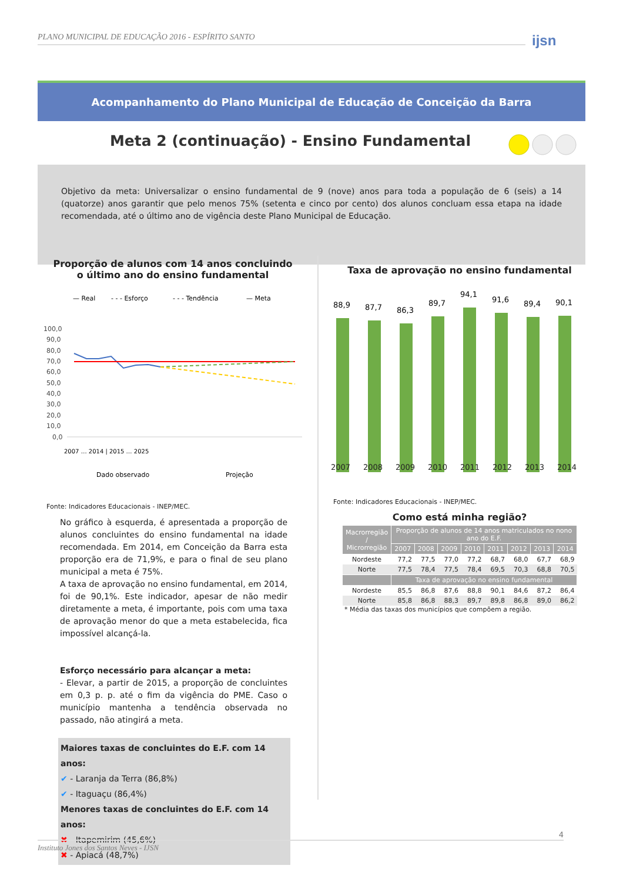PLANO MUNICIPAL DE EDUCAÇÃO 2016 - ESPÍRITO SANTO
ijsn
Acompanhamento do Plano Municipal de Educação de Conceição da Barra
Meta 2 (continuação) - Ensino Fundamental
Objetivo da meta: Universalizar o ensino fundamental de 9 (nove) anos para toda a população de 6 (seis) a 14 (quatorze) anos garantir que pelo menos 75% (setenta e cinco por cento) dos alunos concluam essa etapa na idade recomendada, até o último ano de vigência deste Plano Municipal de Educação.
Proporção de alunos com 14 anos concluindo
o último ano do ensino fundamental
— Real
- - - Esforço
- - - Tendência
— Meta
100,0
90,0
80,0
70,0
60,0
50,0
40,0
30,0
20,0
10,0
0,0
Dado observado
Projeção
2007 … 2014 | 2015 … 2025
Fonte: Indicadores Educacionais - INEP/MEC.
No gráfico à esquerda, é apresentada a proporção de alunos concluintes do ensino fundamental na idade recomendada. Em 2014, em Conceição da Barra esta proporção era de 71,9%, e para o final de seu plano municipal a meta é 75%.
A taxa de aprovação no ensino fundamental, em 2014, foi de 90,1%. Este indicador, apesar de não medir diretamente a meta, é importante, pois com uma taxa de aprovação menor do que a meta estabelecida, fica impossível alcançá-la.
Esforço necessário para alcançar a meta:
- Elevar, a partir de 2015, a proporção de concluintes em 0,3 p. p. até o fim da vigência do PME. Caso o município mantenha a tendência observada no passado, não atingirá a meta.
Maiores taxas de concluintes do E.F. com 14 anos:
✔ - Laranja da Terra (86,8%)
✔ - Itaguaçu (86,4%)
Menores taxas de concluintes do E.F. com 14 anos:
✖ - Itapemirim (45,6%)
✖ - Apiacá (48,7%)
Taxa de aprovação no ensino fundamental
88,9
87,7
86,3
89,7
94,1
91,6
89,4
90,1
2007 2008 2009 2010 2011 2012 2013 2014
Fonte: Indicadores Educacionais - INEP/MEC.
Como está minha região?
| Macrorregião / Microrregião | Proporção de alunos de 14 anos matriculados no nono ano do E.F. | | | | | | | |
| --- | --- | --- | --- | --- | --- | --- | --- | --- |
| | 2007 | 2008 | 2009 | 2010 | 2011 | 2012 | 2013 | 2014 |
| Nordeste | 77,2 | 77,5 | 77,0 | 77,2 | 68,7 | 68,0 | 67,7 | 68,9 |
| Norte | 77,5 | 78,4 | 77,5 | 78,4 | 69,5 | 70,3 | 68,8 | 70,5 |
| | Taxa de aprovação no ensino fundamental | | | | | | | |
| Nordeste | 85,5 | 86,8 | 87,6 | 88,8 | 90,1 | 84,6 | 87,2 | 86,4 |
| Norte | 85,8 | 86,8 | 88,3 | 89,7 | 89,8 | 86,8 | 89,0 | 86,2 |
* Média das taxas dos municípios que compõem a região.
Instituto Jones dos Santos Neves - IJSN 4